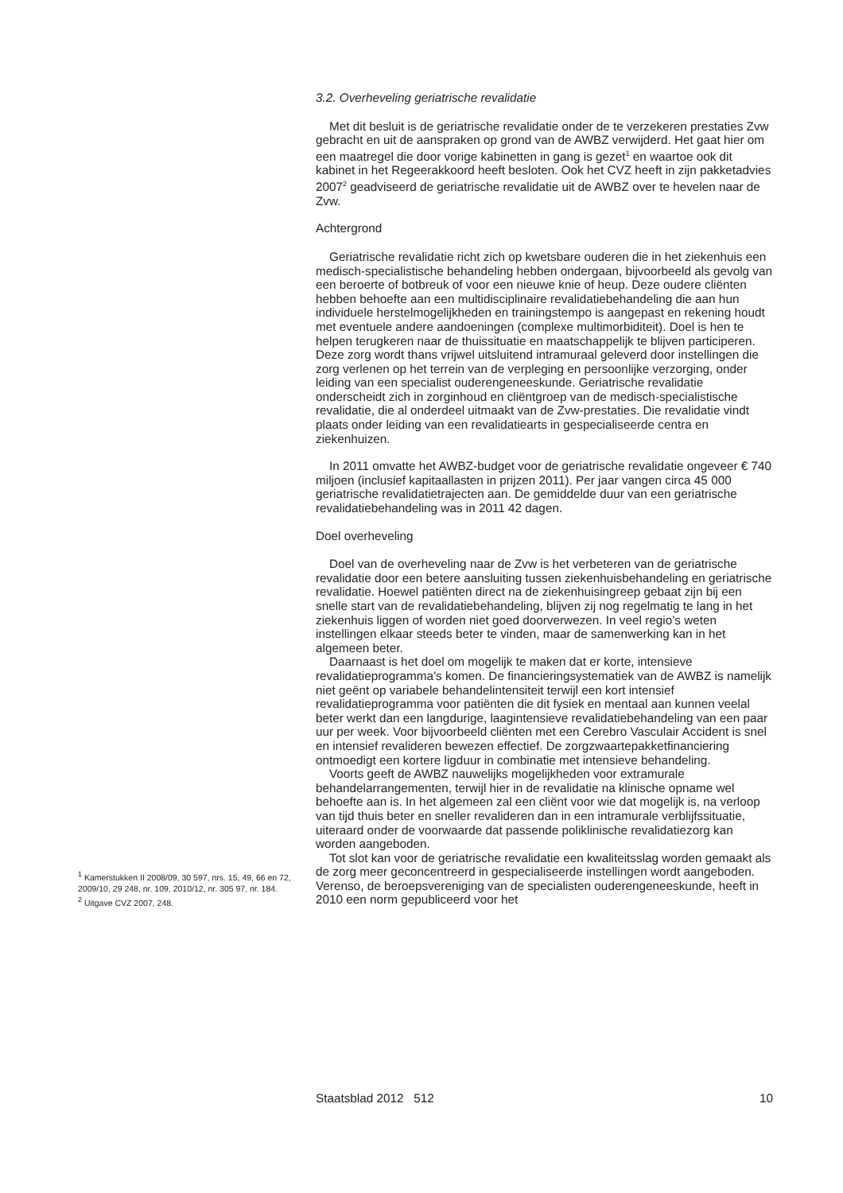3.2. Overheveling geriatrische revalidatie
Met dit besluit is de geriatrische revalidatie onder de te verzekeren prestaties Zvw gebracht en uit de aanspraken op grond van de AWBZ verwijderd. Het gaat hier om een maatregel die door vorige kabinetten in gang is gezet<sup>1</sup> en waartoe ook dit kabinet in het Regeerakkoord heeft besloten. Ook het CVZ heeft in zijn pakketadvies 2007<sup>2</sup> geadviseerd de geriatrische revalidatie uit de AWBZ over te hevelen naar de Zvw.
Achtergrond
Geriatrische revalidatie richt zich op kwetsbare ouderen die in het ziekenhuis een medisch-specialistische behandeling hebben ondergaan, bijvoorbeeld als gevolg van een beroerte of botbreuk of voor een nieuwe knie of heup. Deze oudere cliënten hebben behoefte aan een multidisciplinaire revalidatiebehandeling die aan hun individuele herstelmogelijkheden en trainingstempo is aangepast en rekening houdt met eventuele andere aandoeningen (complexe multimorbiditeit). Doel is hen te helpen terugkeren naar de thuissituatie en maatschappelijk te blijven participeren. Deze zorg wordt thans vrijwel uitsluitend intramuraal geleverd door instellingen die zorg verlenen op het terrein van de verpleging en persoonlijke verzorging, onder leiding van een specialist ouderengeneeskunde. Geriatrische revalidatie onderscheidt zich in zorginhoud en cliëntgroep van de medisch-specialistische revalidatie, die al onderdeel uitmaakt van de Zvw-prestaties. Die revalidatie vindt plaats onder leiding van een revalidatiearts in gespecialiseerde centra en ziekenhuizen.
In 2011 omvatte het AWBZ-budget voor de geriatrische revalidatie ongeveer € 740 miljoen (inclusief kapitaallasten in prijzen 2011). Per jaar vangen circa 45 000 geriatrische revalidatietrajecten aan. De gemiddelde duur van een geriatrische revalidatiebehandeling was in 2011 42 dagen.
Doel overheveling
Doel van de overheveling naar de Zvw is het verbeteren van de geriatrische revalidatie door een betere aansluiting tussen ziekenhuisbehandeling en geriatrische revalidatie. Hoewel patiënten direct na de ziekenhuisingreep gebaat zijn bij een snelle start van de revalidatiebehandeling, blijven zij nog regelmatig te lang in het ziekenhuis liggen of worden niet goed doorverwezen. In veel regio’s weten instellingen elkaar steeds beter te vinden, maar de samenwerking kan in het algemeen beter.
Daarnaast is het doel om mogelijk te maken dat er korte, intensieve revalidatieprogramma’s komen. De financieringsystematiek van de AWBZ is namelijk niet geënt op variabele behandelintensiteit terwijl een kort intensief revalidatieprogramma voor patiënten die dit fysiek en mentaal aan kunnen veelal beter werkt dan een langdurige, laagintensieve revalidatiebehandeling van een paar uur per week. Voor bijvoorbeeld cliënten met een Cerebro Vasculair Accident is snel en intensief revalideren bewezen effectief. De zorgzwaartepakketfinanciering ontmoedigt een kortere ligduur in combinatie met intensieve behandeling.
Voorts geeft de AWBZ nauwelijks mogelijkheden voor extramurale behandelarrangementen, terwijl hier in de revalidatie na klinische opname wel behoefte aan is. In het algemeen zal een cliënt voor wie dat mogelijk is, na verloop van tijd thuis beter en sneller revalideren dan in een intramurale verblijfssituatie, uiteraard onder de voorwaarde dat passende poliklinische revalidatiezorg kan worden aangeboden.
Tot slot kan voor de geriatrische revalidatie een kwaliteitsslag worden gemaakt als de zorg meer geconcentreerd in gespecialiseerde instellingen wordt aangeboden. Verenso, de beroepsvereniging van de specialisten ouderengeneeskunde, heeft in 2010 een norm gepubliceerd voor het
<sup>1</sup> Kamerstukken II 2008/09, 30 597, nrs. 15, 49, 66 en 72, 2009/10, 29 248, nr. 109, 2010/12, nr. 305 97, nr. 184.
<sup>2</sup> Uitgave CVZ 2007, 248.
Staatsblad 2012 512 10